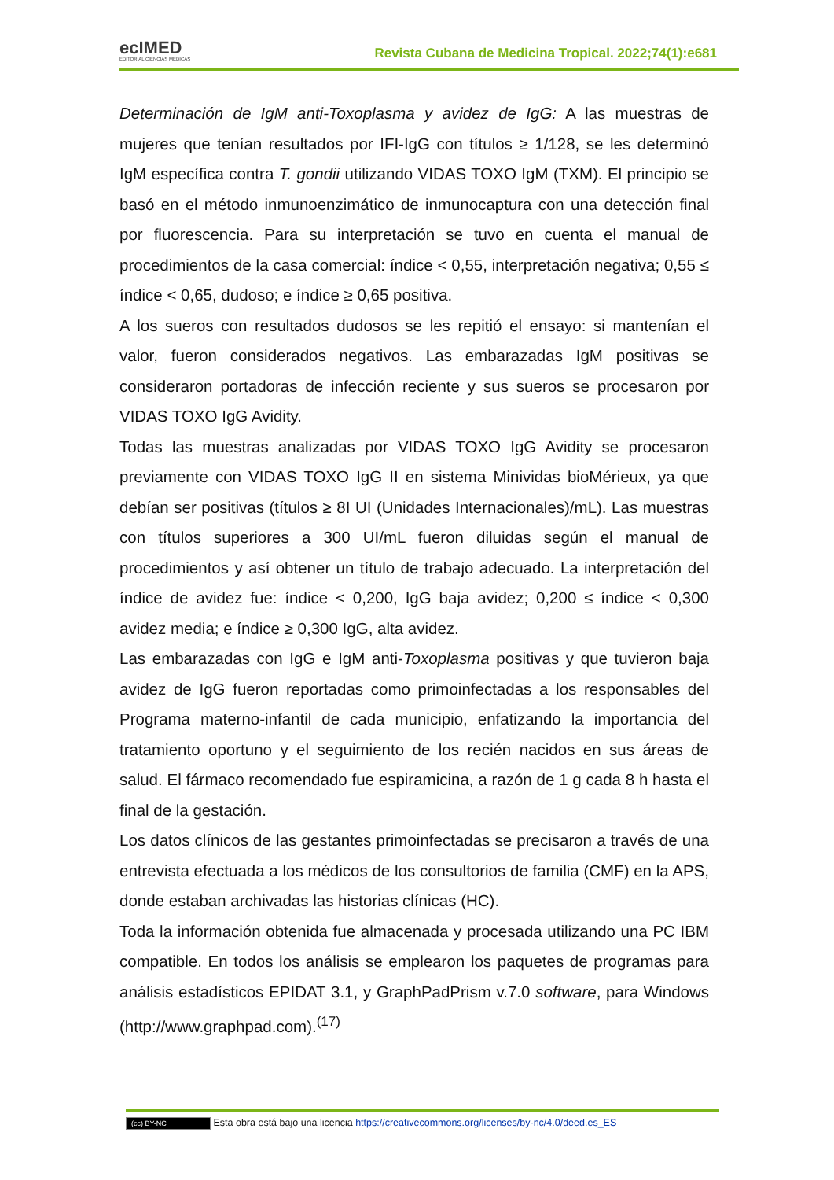ecIMED
EDITORIAL CIENCIAS MÉDICAS
Revista Cubana de Medicina Tropical. 2022;74(1):e681
Determinación de IgM anti-Toxoplasma y avidez de IgG: A las muestras de mujeres que tenían resultados por IFI-IgG con títulos ≥ 1/128, se les determinó IgM específica contra T. gondii utilizando VIDAS TOXO IgM (TXM). El principio se basó en el método inmunoenzimático de inmunocaptura con una detección final por fluorescencia. Para su interpretación se tuvo en cuenta el manual de procedimientos de la casa comercial: índice < 0,55, interpretación negativa; 0,55 ≤ índice < 0,65, dudoso; e índice ≥ 0,65 positiva.
A los sueros con resultados dudosos se les repitió el ensayo: si mantenían el valor, fueron considerados negativos. Las embarazadas IgM positivas se consideraron portadoras de infección reciente y sus sueros se procesaron por VIDAS TOXO IgG Avidity.
Todas las muestras analizadas por VIDAS TOXO IgG Avidity se procesaron previamente con VIDAS TOXO IgG II en sistema Minividas bioMérieux, ya que debían ser positivas (títulos ≥ 8I UI (Unidades Internacionales)/mL). Las muestras con títulos superiores a 300 UI/mL fueron diluidas según el manual de procedimientos y así obtener un título de trabajo adecuado. La interpretación del índice de avidez fue: índice < 0,200, IgG baja avidez; 0,200 ≤ índice < 0,300 avidez media; e índice ≥ 0,300 IgG, alta avidez.
Las embarazadas con IgG e IgM anti-Toxoplasma positivas y que tuvieron baja avidez de IgG fueron reportadas como primoinfectadas a los responsables del Programa materno-infantil de cada municipio, enfatizando la importancia del tratamiento oportuno y el seguimiento de los recién nacidos en sus áreas de salud. El fármaco recomendado fue espiramicina, a razón de 1 g cada 8 h hasta el final de la gestación.
Los datos clínicos de las gestantes primoinfectadas se precisaron a través de una entrevista efectuada a los médicos de los consultorios de familia (CMF) en la APS, donde estaban archivadas las historias clínicas (HC).
Toda la información obtenida fue almacenada y procesada utilizando una PC IBM compatible. En todos los análisis se emplearon los paquetes de programas para análisis estadísticos EPIDAT 3.1, y GraphPadPrism v.7.0 software, para Windows (http://www.graphpad.com).<sup>(17)</sup>
(cc) BY-NC Esta obra está bajo una licencia https://creativecommons.org/licenses/by-nc/4.0/deed.es_ES